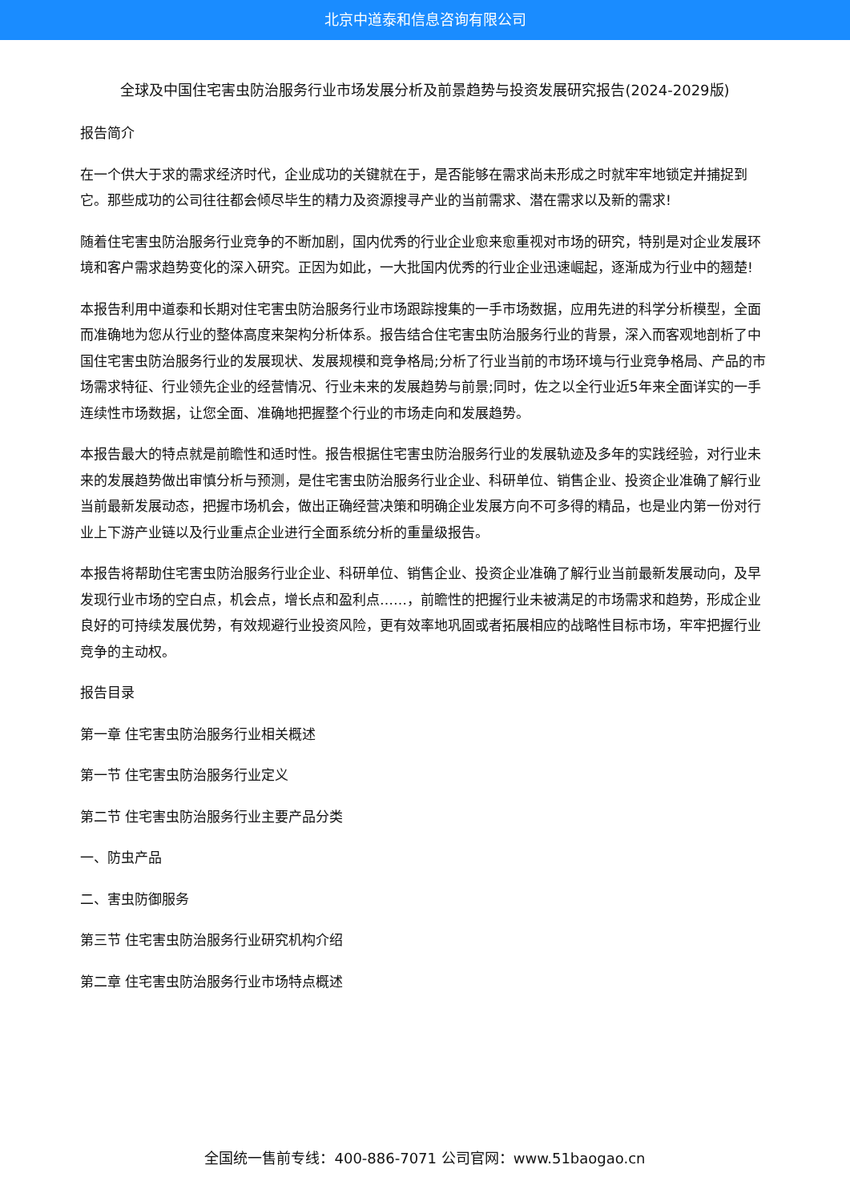北京中道泰和信息咨询有限公司
全球及中国住宅害虫防治服务行业市场发展分析及前景趋势与投资发展研究报告(2024-2029版)
报告简介
在一个供大于求的需求经济时代，企业成功的关键就在于，是否能够在需求尚未形成之时就牢牢地锁定并捕捉到它。那些成功的公司往往都会倾尽毕生的精力及资源搜寻产业的当前需求、潜在需求以及新的需求!
随着住宅害虫防治服务行业竞争的不断加剧，国内优秀的行业企业愈来愈重视对市场的研究，特别是对企业发展环境和客户需求趋势变化的深入研究。正因为如此，一大批国内优秀的行业企业迅速崛起，逐渐成为行业中的翘楚!
本报告利用中道泰和长期对住宅害虫防治服务行业市场跟踪搜集的一手市场数据，应用先进的科学分析模型，全面而准确地为您从行业的整体高度来架构分析体系。报告结合住宅害虫防治服务行业的背景，深入而客观地剖析了中国住宅害虫防治服务行业的发展现状、发展规模和竞争格局;分析了行业当前的市场环境与行业竞争格局、产品的市场需求特征、行业领先企业的经营情况、行业未来的发展趋势与前景;同时，佐之以全行业近5年来全面详实的一手连续性市场数据，让您全面、准确地把握整个行业的市场走向和发展趋势。
本报告最大的特点就是前瞻性和适时性。报告根据住宅害虫防治服务行业的发展轨迹及多年的实践经验，对行业未来的发展趋势做出审慎分析与预测，是住宅害虫防治服务行业企业、科研单位、销售企业、投资企业准确了解行业当前最新发展动态，把握市场机会，做出正确经营决策和明确企业发展方向不可多得的精品，也是业内第一份对行业上下游产业链以及行业重点企业进行全面系统分析的重量级报告。
本报告将帮助住宅害虫防治服务行业企业、科研单位、销售企业、投资企业准确了解行业当前最新发展动向，及早发现行业市场的空白点，机会点，增长点和盈利点……，前瞻性的把握行业未被满足的市场需求和趋势，形成企业良好的可持续发展优势，有效规避行业投资风险，更有效率地巩固或者拓展相应的战略性目标市场，牢牢把握行业竞争的主动权。
报告目录
第一章 住宅害虫防治服务行业相关概述
第一节 住宅害虫防治服务行业定义
第二节 住宅害虫防治服务行业主要产品分类
一、防虫产品
二、害虫防御服务
第三节 住宅害虫防治服务行业研究机构介绍
第二章 住宅害虫防治服务行业市场特点概述
全国统一售前专线：400-886-7071 公司官网：www.51baogao.cn